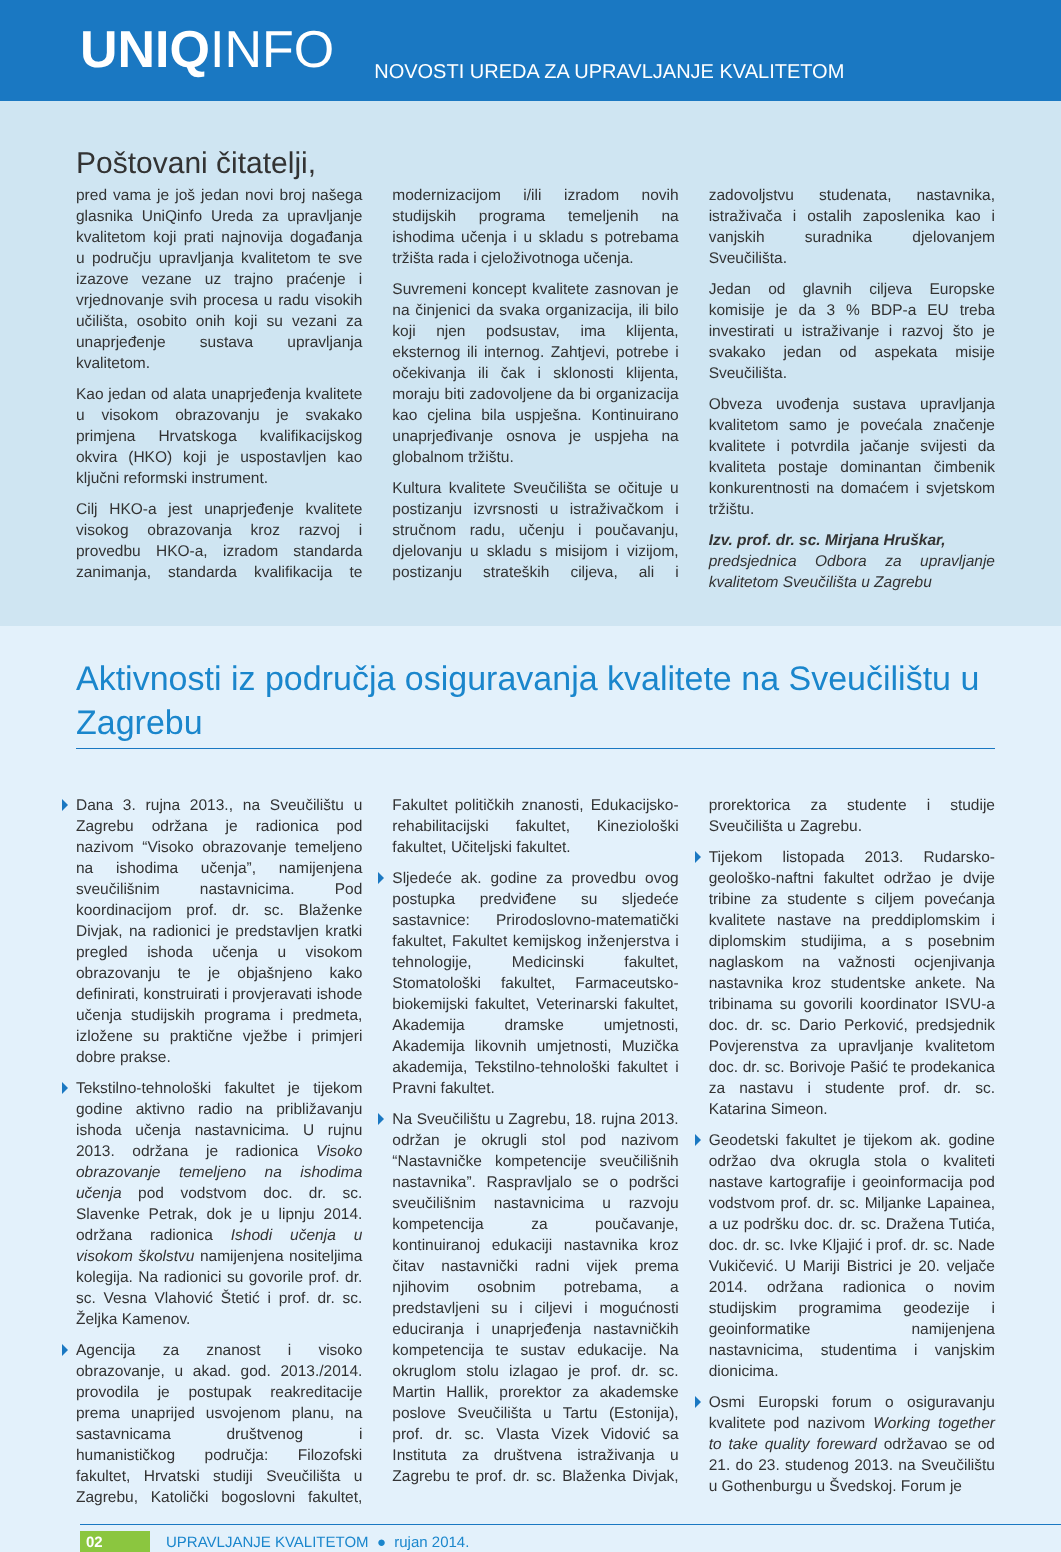UNIQINFO
NOVOSTI UREDA ZA UPRAVLJANJE KVALITETOM
Poštovani čitatelji,
pred vama je još jedan novi broj našega glasnika UniQinfo Ureda za upravljanje kvalitetom koji prati najnovija događanja u području upravljanja kvalitetom te sve izazove vezane uz trajno praćenje i vrjednovanje svih procesa u radu visokih učilišta, osobito onih koji su vezani za unaprjeđenje sustava upravljanja kvalitetom.
Kao jedan od alata unaprjeđenja kvalitete u visokom obrazovanju je svakako primjena Hrvatskoga kvalifikacijskog okvira (HKO) koji je uspostavljen kao ključni reformski instrument.
Cilj HKO-a jest unaprjeđenje kvalitete visokog obrazovanja kroz razvoj i provedbu HKO-a, izradom standarda zanimanja, standarda kvalifikacija te modernizacijom i/ili izradom novih studijskih programa temeljenih na ishodima učenja i u skladu s potrebama tržišta rada i cjeloživotnoga učenja.
Suvremeni koncept kvalitete zasnovan je na činjenici da svaka organizacija, ili bilo koji njen podsustav, ima klijenta, eksternog ili internog. Zahtjevi, potrebe i očekivanja ili čak i sklonosti klijenta, moraju biti zadovoljene da bi organizacija kao cjelina bila uspješna. Kontinuirano unaprjeđivanje osnova je uspjeha na globalnom tržištu.
Kultura kvalitete Sveučilišta se očituje u postizanju izvrsnosti u istraživačkom i stručnom radu, učenju i poučavanju, djelovanju u skladu s misijom i vizijom, postizanju strateških ciljeva, ali i zadovoljstvu studenata, nastavnika, istraživača i ostalih zaposlenika kao i vanjskih suradnika djelovanjem Sveučilišta.
Jedan od glavnih ciljeva Europske komisije je da 3 % BDP-a EU treba investirati u istraživanje i razvoj što je svakako jedan od aspekata misije Sveučilišta.
Obveza uvođenja sustava upravljanja kvalitetom samo je povećala značenje kvalitete i potvrdila jačanje svijesti da kvaliteta postaje dominantan čimbenik konkurentnosti na domaćem i svjetskom tržištu.
Izv. prof. dr. sc. Mirjana Hruškar,
predsjednica Odbora za upravljanje kvalitetom Sveučilišta u Zagrebu
Aktivnosti iz područja osiguravanja kvalitete na Sveučilištu u Zagrebu
Dana 3. rujna 2013., na Sveučilištu u Zagrebu održana je radionica pod nazivom “Visoko obrazovanje temeljeno na ishodima učenja”, namijenjena sveučilišnim nastavnicima. Pod koordinacijom prof. dr. sc. Blaženke Divjak, na radionici je predstavljen kratki pregled ishoda učenja u visokom obrazovanju te je objašnjeno kako definirati, konstruirati i provjeravati ishode učenja studijskih programa i predmeta, izložene su praktične vježbe i primjeri dobre prakse.
Tekstilno-tehnološki fakultet je tijekom godine aktivno radio na približavanju ishoda učenja nastavnicima. U rujnu 2013. održana je radionica Visoko obrazovanje temeljeno na ishodima učenja pod vodstvom doc. dr. sc. Slavenke Petrak, dok je u lipnju 2014. održana radionica Ishodi učenja u visokom školstvu namijenjena nositeljima kolegija. Na radionici su govorile prof. dr. sc. Vesna Vlahović Štetić i prof. dr. sc. Željka Kamenov.
Agencija za znanost i visoko obrazovanje, u akad. god. 2013./2014. provodila je postupak reakreditacije prema unaprijed usvojenom planu, na sastavnicama društvenog i humanističkog područja: Filozofski fakultet, Hrvatski studiji Sveučilišta u Zagrebu, Katolički bogoslovni fakultet, Fakultet političkih znanosti, Edukacijsko-rehabilitacijski fakultet, Kineziološki fakultet, Učiteljski fakultet.
Sljedeće ak. godine za provedbu ovog postupka predviđene su sljedeće sastavnice: Prirodoslovno-matematički fakultet, Fakultet kemijskog inženjerstva i tehnologije, Medicinski fakultet, Stomatološki fakultet, Farmaceutsko-biokemijski fakultet, Veterinarski fakultet, Akademija dramske umjetnosti, Akademija likovnih umjetnosti, Muzička akademija, Tekstilno-tehnološki fakultet i Pravni fakultet.
Na Sveučilištu u Zagrebu, 18. rujna 2013. održan je okrugli stol pod nazivom “Nastavničke kompetencije sveučilišnih nastavnika”. Raspravljalo se o podršci sveučilišnim nastavnicima u razvoju kompetencija za poučavanje, kontinuiranoj edukaciji nastavnika kroz čitav nastavnički radni vijek prema njihovim osobnim potrebama, a predstavljeni su i ciljevi i mogućnosti educiranja i unaprjeđenja nastavničkih kompetencija te sustav edukacije. Na okruglom stolu izlagao je prof. dr. sc. Martin Hallik, prorektor za akademske poslove Sveučilišta u Tartu (Estonija), prof. dr. sc. Vlasta Vizek Vidović sa Instituta za društvena istraživanja u Zagrebu te prof. dr. sc. Blaženka Divjak, prorektorica za studente i studije Sveučilišta u Zagrebu.
Tijekom listopada 2013. Rudarsko-geološko-naftni fakultet održao je dvije tribine za studente s ciljem povećanja kvalitete nastave na preddiplomskim i diplomskim studijima, a s posebnim naglaskom na važnosti ocjenjivanja nastavnika kroz studentske ankete. Na tribinama su govorili koordinator ISVU-a doc. dr. sc. Dario Perković, predsjednik Povjerenstva za upravljanje kvalitetom doc. dr. sc. Borivoje Pašić te prodekanica za nastavu i studente prof. dr. sc. Katarina Simeon.
Geodetski fakultet je tijekom ak. godine održao dva okrugla stola o kvaliteti nastave kartografije i geoinformacija pod vodstvom prof. dr. sc. Miljanke Lapainea, a uz podršku doc. dr. sc. Dražena Tutića, doc. dr. sc. Ivke Kljajić i prof. dr. sc. Nade Vukičević. U Mariji Bistrici je 20. veljače 2014. održana radionica o novim studijskim programima geodezije i geoinformatike namijenjena nastavnicima, studentima i vanjskim dionicima.
Osmi Europski forum o osiguravanju kvalitete pod nazivom Working together to take quality foreward održavao se od 21. do 23. studenog 2013. na Sveučilištu u Gothenburgu u Švedskoj. Forum je
02 UPRAVLJANJE KVALITETOM ● rujan 2014.